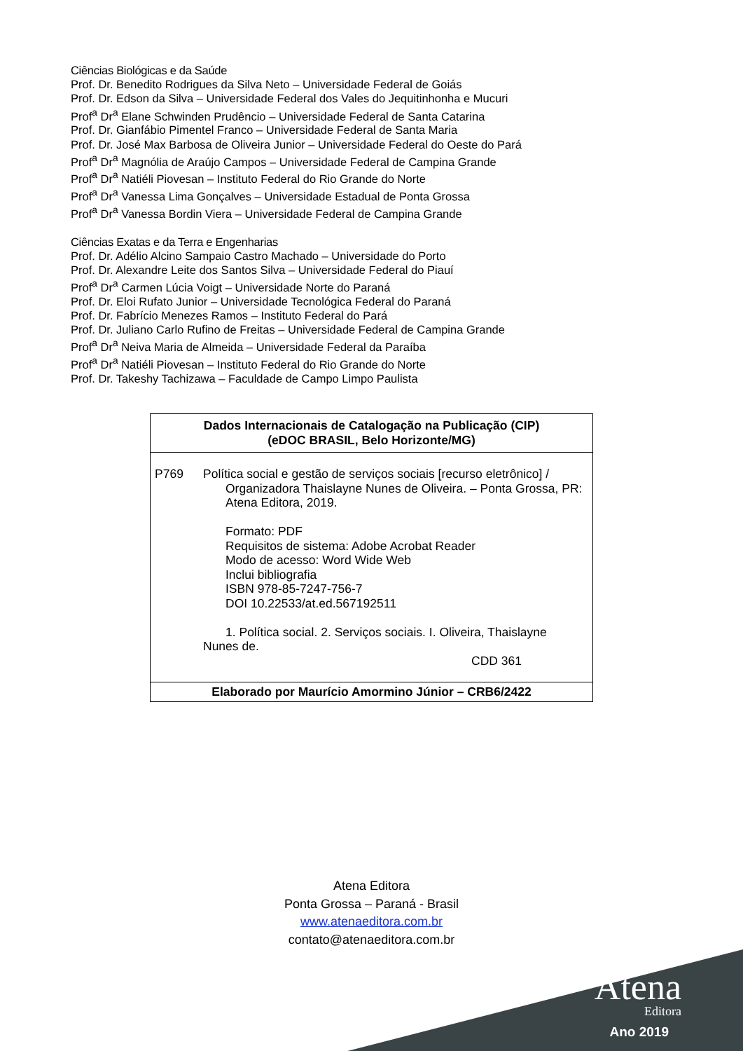Ciências Biológicas e da Saúde
Prof. Dr. Benedito Rodrigues da Silva Neto – Universidade Federal de Goiás
Prof. Dr. Edson da Silva – Universidade Federal dos Vales do Jequitinhonha e Mucuri
Prof<sup>a</sup> Dr<sup>a</sup> Elane Schwinden Prudêncio – Universidade Federal de Santa Catarina
Prof. Dr. Gianfábio Pimentel Franco – Universidade Federal de Santa Maria
Prof. Dr. José Max Barbosa de Oliveira Junior – Universidade Federal do Oeste do Pará
Prof<sup>a</sup> Dr<sup>a</sup> Magnólia de Araújo Campos – Universidade Federal de Campina Grande
Prof<sup>a</sup> Dr<sup>a</sup> Natiéli Piovesan – Instituto Federal do Rio Grande do Norte
Prof<sup>a</sup> Dr<sup>a</sup> Vanessa Lima Gonçalves – Universidade Estadual de Ponta Grossa
Prof<sup>a</sup> Dr<sup>a</sup> Vanessa Bordin Viera – Universidade Federal de Campina Grande
Ciências Exatas e da Terra e Engenharias
Prof. Dr. Adélio Alcino Sampaio Castro Machado – Universidade do Porto
Prof. Dr. Alexandre Leite dos Santos Silva – Universidade Federal do Piauí
Prof<sup>a</sup> Dr<sup>a</sup> Carmen Lúcia Voigt – Universidade Norte do Paraná
Prof. Dr. Eloi Rufato Junior – Universidade Tecnológica Federal do Paraná
Prof. Dr. Fabrício Menezes Ramos – Instituto Federal do Pará
Prof. Dr. Juliano Carlo Rufino de Freitas – Universidade Federal de Campina Grande
Prof<sup>a</sup> Dr<sup>a</sup> Neiva Maria de Almeida – Universidade Federal da Paraíba
Prof<sup>a</sup> Dr<sup>a</sup> Natiéli Piovesan – Instituto Federal do Rio Grande do Norte
Prof. Dr. Takeshy Tachizawa – Faculdade de Campo Limpo Paulista
Dados Internacionais de Catalogação na Publicação (CIP)
(eDOC BRASIL, Belo Horizonte/MG)
P769 Política social e gestão de serviços sociais [recurso eletrônico] /
Organizadora Thaislayne Nunes de Oliveira. – Ponta Grossa, PR: Atena Editora, 2019.
Formato: PDF
Requisitos de sistema: Adobe Acrobat Reader
Modo de acesso: Word Wide Web
Inclui bibliografia
ISBN 978-85-7247-756-7
DOI 10.22533/at.ed.567192511
1. Política social. 2. Serviços sociais. I. Oliveira, Thaislayne
Nunes de.
CDD 361
Elaborado por Maurício Amormino Júnior – CRB6/2422
Atena Editora
Ponta Grossa – Paraná - Brasil
www.atenaeditora.com.br
contato@atenaeditora.com.br
Atena
Editora
Ano 2019